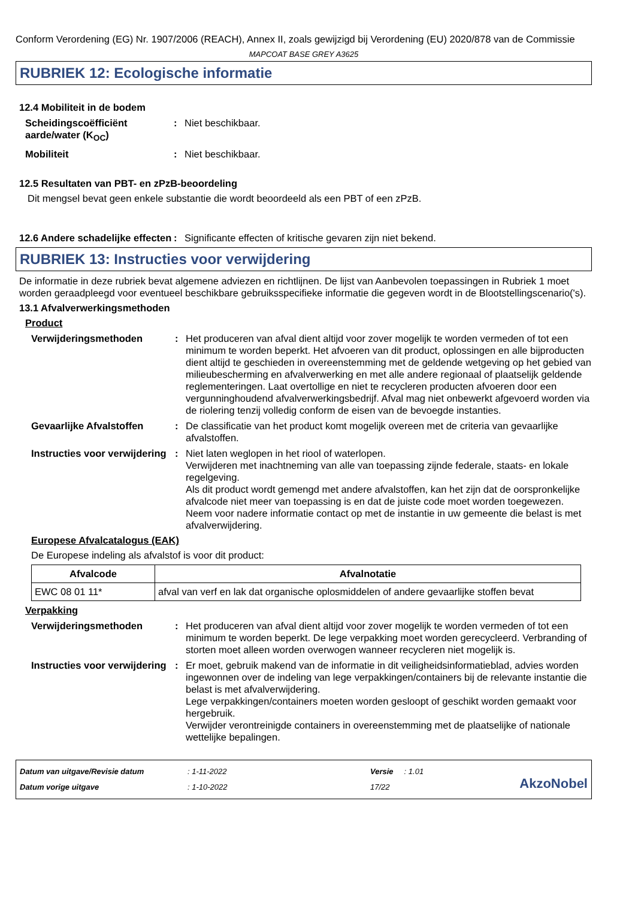Conform Verordening (EG) Nr. 1907/2006 (REACH), Annex II, zoals gewijzigd bij Verordening (EU) 2020/878 van de Commissie
MAPCOAT BASE GREY A3625
RUBRIEK 12: Ecologische informatie
12.4 Mobiliteit in de bodem
Scheidingscoëfficiënt aarde/water (K<sub>OC</sub>)
: Niet beschikbaar.
Mobiliteit : Niet beschikbaar.
12.5 Resultaten van PBT- en zPzB-beoordeling
Dit mengsel bevat geen enkele substantie die wordt beoordeeld als een PBT of een zPzB.
12.6 Andere schadelijke effecten
: Significante effecten of kritische gevaren zijn niet bekend.
RUBRIEK 13: Instructies voor verwijdering
De informatie in deze rubriek bevat algemene adviezen en richtlijnen. De lijst van Aanbevolen toepassingen in Rubriek 1 moet worden geraadpleegd voor eventueel beschikbare gebruiksspecifieke informatie die gegeven wordt in de Blootstellingscenario('s).
13.1 Afvalverwerkingsmethoden
Product
Verwijderingsmethoden : Het produceren van afval dient altijd voor zover mogelijk te worden vermeden of tot een minimum te worden beperkt. Het afvoeren van dit product, oplossingen en alle bijproducten dient altijd te geschieden in overeenstemming met de geldende wetgeving op het gebied van milieubescherming en afvalverwerking en met alle andere regionaal of plaatselijk geldende reglementeringen. Laat overtollige en niet te recycleren producten afvoeren door een vergunninghoudend afvalverwerkingsbedrijf. Afval mag niet onbewerkt afgevoerd worden via de riolering tenzij volledig conform de eisen van de bevoegde instanties.
Gevaarlijke Afvalstoffen : De classificatie van het product komt mogelijk overeen met de criteria van gevaarlijke afvalstoffen.
Instructies voor verwijdering
: Niet laten weglopen in het riool of waterlopen.
Verwijderen met inachtneming van alle van toepassing zijnde federale, staats- en lokale regelgeving.
Als dit product wordt gemengd met andere afvalstoffen, kan het zijn dat de oorspronkelijke afvalcode niet meer van toepassing is en dat de juiste code moet worden toegewezen.
Neem voor nadere informatie contact op met de instantie in uw gemeente die belast is met afvalverwijdering.
Europese Afvalcatalogus (EAK)
De Europese indeling als afvalstof is voor dit product:
| Afvalcode | Afvalnotatie |
| --- | --- |
| EWC 08 01 11* | afval van verf en lak dat organische oplosmiddelen of andere gevaarlijke stoffen bevat |
Verpakking
Verwijderingsmethoden : Het produceren van afval dient altijd voor zover mogelijk te worden vermeden of tot een minimum te worden beperkt. De lege verpakking moet worden gerecycleerd. Verbranding of storten moet alleen worden overwogen wanneer recycleren niet mogelijk is.
Instructies voor verwijdering
: Er moet, gebruik makend van de informatie in dit veiligheidsinformatieblad, advies worden ingewonnen over de indeling van lege verpakkingen/containers bij de relevante instantie die belast is met afvalverwijdering.
Lege verpakkingen/containers moeten worden gesloopt of geschikt worden gemaakt voor hergebruik.
Verwijder verontreinigde containers in overeenstemming met de plaatselijke of nationale wettelijke bepalingen.
Datum van uitgave/Revisie datum
Datum vorige uitgave
: 1-11-2022
: 1-10-2022
Versie : 1.01
17/22
AkzoNobel